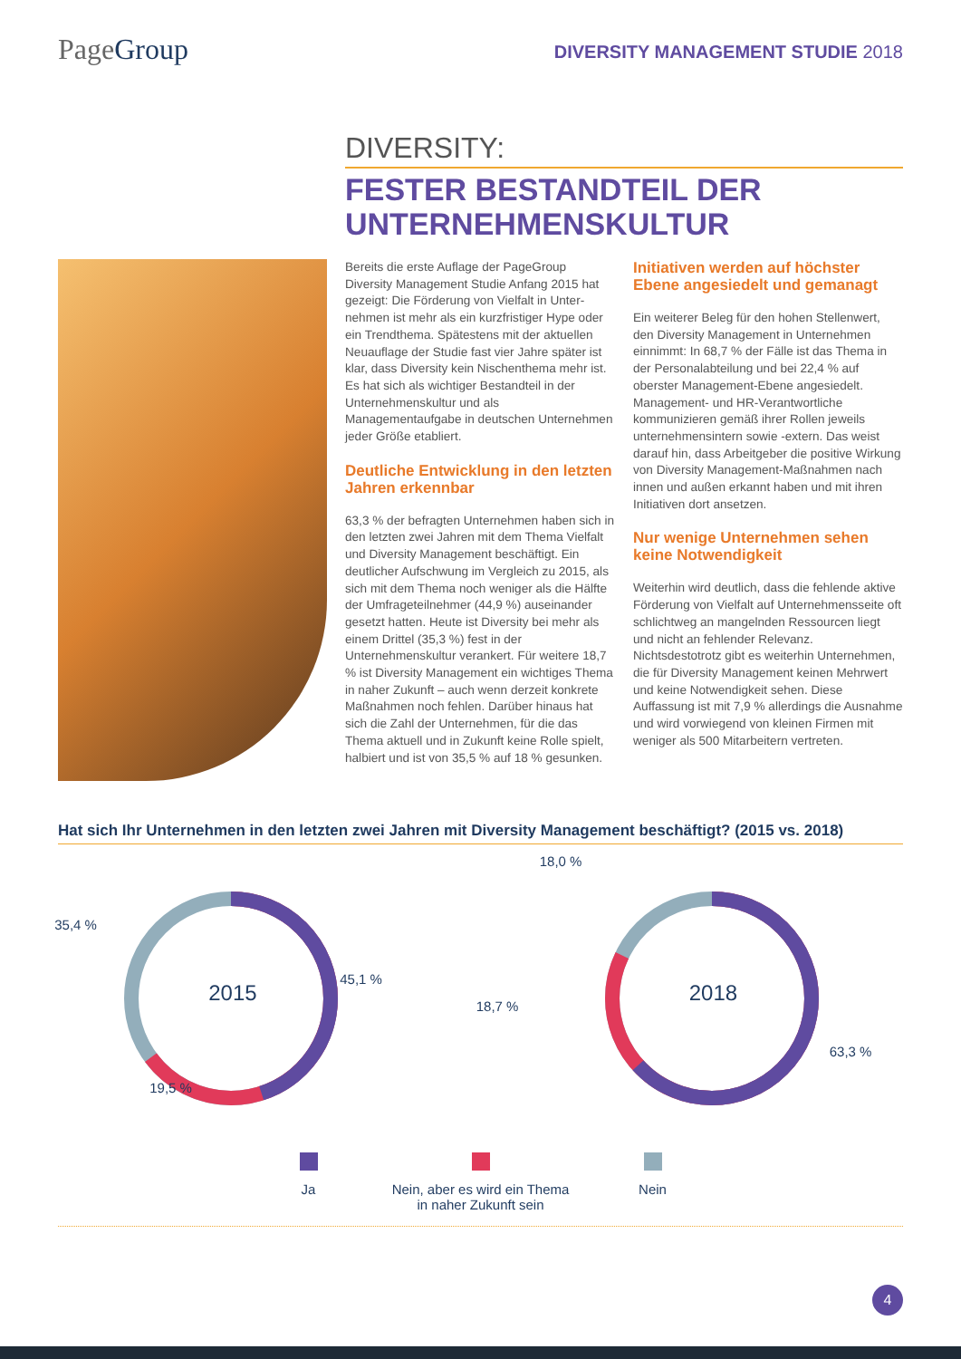PageGroup
DIVERSITY MANAGEMENT STUDIE 2018
DIVERSITY:
FESTER BESTANDTEIL DER
UNTERNEHMENSKULTUR
Bereits die erste Auflage der PageGroup Diversity Management Studie Anfang 2015 hat gezeigt: Die Förderung von Vielfalt in Unter­nehmen ist mehr als ein kurzfristiger Hype oder ein Trendthema. Spätestens mit der aktuellen Neuauflage der Studie fast vier Jahre später ist klar, dass Diversity kein Nischen­thema mehr ist. Es hat sich als wichtiger Bestandteil in der Unternehmenskultur und als Managementaufgabe in deutschen Unter­nehmen jeder Größe etabliert.
Deutliche Entwicklung in den letzten Jahren erkennbar
63,3 % der befragten Unternehmen haben sich in den letzten zwei Jahren mit dem Thema Vielfalt und Diversity Management beschäftigt. Ein deutlicher Aufschwung im Ver­gleich zu 2015, als sich mit dem Thema noch weniger als die Hälfte der Umfrageteilnehmer (44,9 %) auseinander gesetzt hatten. Heute ist Diversity bei mehr als einem Drittel (35,3 %) fest in der Unternehmenskultur verankert. Für weitere 18,7 % ist Diversity Management ein wichtiges Thema in naher Zukunft – auch wenn derzeit konkrete Maßnahmen noch fehlen. Darüber hinaus hat sich die Zahl der Unternehmen, für die das Thema aktuell und in Zukunft keine Rolle spielt, halbiert und ist von 35,5 % auf 18 % gesunken.
Initiativen werden auf höchster Ebene angesiedelt und gemanagt
Ein weiterer Beleg für den hohen Stellenwert, den Diversity Management in Unternehmen einnimmt: In 68,7 % der Fälle ist das Thema in der Personalabteilung und bei 22,4 % auf oberster Management-Ebene angesiedelt. Management- und HR-Verantwortliche kommunizieren gemäß ihrer Rollen jeweils unternehmensintern sowie -extern. Das weist darauf hin, dass Arbeitgeber die positive Wirkung von Diversity Management-Maß­nahmen nach innen und außen erkannt haben und mit ihren Initiativen dort ansetzen.
Nur wenige Unternehmen sehen keine Notwendigkeit
Weiterhin wird deutlich, dass die fehlende aktive Förderung von Vielfalt auf Unter­nehmensseite oft schlichtweg an mangelnden Ressourcen liegt und nicht an fehlender Relevanz. Nichtsdestotrotz gibt es weiterhin Unternehmen, die für Diversity Management keinen Mehrwert und keine Notwendig­keit sehen. Diese Auffassung ist mit 7,9 % allerdings die Ausnahme und wird vorwiegend von kleinen Firmen mit weniger als 500 Mit­arbeitern vertreten.
Hat sich Ihr Unternehmen in den letzten zwei Jahren mit Diversity Management beschäftigt? (2015 vs. 2018)
35,4 %
2015
45,1 %
19,5 %
18,0 %
2018
18,7 %
63,3 %
Ja Nein, aber es wird ein Thema
in naher Zukunft sein
Nein
4